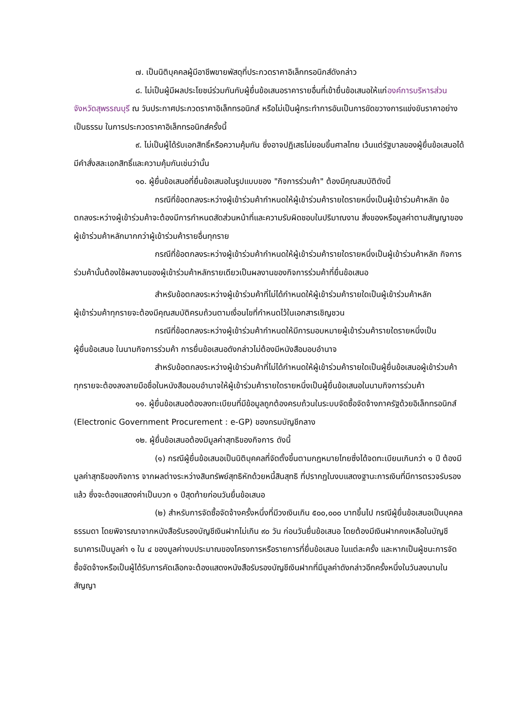๗. เป็นนิติบุคคลผู้มีอาชีพขายพัสดุที่ประกวดราคาอิเล็กทรอนิกส์ดังกล่าว
๘. ไม่เป็นผู้มีผลประโยชน์ร่วมกันกับผู้ยื่นข้อเสนอราคารายอื่นที่เข้ายื่นข้อเสนอให้แก่องค์การบริหารส่วนจังหวัดสุพรรณบุรี ณ วันประกาศประกวดราคาอิเล็กทรอนิกส์ หรือไม่เป็นผู้กระทำการอันเป็นการขัดขวางการแข่งขันราคาอย่างเป็นธรรม ในการประกวดราคาอิเล็กทรอนิกส์ครั้งนี้
๙. ไม่เป็นผู้ได้รับเอกสิทธิ์หรือความคุ้มกัน ซึ่งอาจปฏิเสธไม่ยอมขึ้นศาลไทย เว้นแต่รัฐบาลของผู้ยื่นข้อเสนอได้มีคำสั่งสละเอกสิทธิ์และความคุ้มกันเช่นว่านั้น
๑๐. ผู้ยื่นข้อเสนอที่ยื่นข้อเสนอในรูปแบบของ "กิจการร่วมค้า" ต้องมีคุณสมบัติดังนี้
กรณีที่ข้อตกลงระหว่างผู้เข้าร่วมค้ากำหนดให้ผู้เข้าร่วมค้ารายใดรายหนึ่งเป็นผู้เข้าร่วมค้าหลัก ข้อตกลงระหว่างผู้เข้าร่วมค้าจะต้องมีการกำหนดสัดส่วนหน้าที่และความรับผิดชอบในปริมาณงาน สิ่งของหรือมูลค่าตามสัญญาของผู้เข้าร่วมค้าหลักมากกว่าผู้เข้าร่วมค้ารายอื่นทุกราย
กรณีที่ข้อตกลงระหว่างผู้เข้าร่วมค้ากำหนดให้ผู้เข้าร่วมค้ารายใดรายหนึ่งเป็นผู้เข้าร่วมค้าหลัก กิจการร่วมค้านั้นต้องใช้ผลงานของผู้เข้าร่วมค้าหลักรายเดียวเป็นผลงานของกิจการร่วมค้าที่ยื่นข้อเสนอ
สำหรับข้อตกลงระหว่างผู้เข้าร่วมค้าที่ไม่ได้กำหนดให้ผู้เข้าร่วมค้ารายใดเป็นผู้เข้าร่วมค้าหลัก
ผู้เข้าร่วมค้าทุกรายจะต้องมีคุณสมบัติครบถ้วนตามเงื่อนไขที่กำหนดไว้ในเอกสารเชิญชวน
กรณีที่ข้อตกลงระหว่างผู้เข้าร่วมค้ากำหนดให้มีการมอบหมายผู้เข้าร่วมค้ารายใดรายหนึ่งเป็น
ผู้ยื่นข้อเสนอ ในนามกิจการร่วมค้า การยื่นข้อเสนอดังกล่าวไม่ต้องมีหนังสือมอบอำนาจ
สำหรับข้อตกลงระหว่างผู้เข้าร่วมค้าที่ไม่ได้กำหนดให้ผู้เข้าร่วมค้ารายใดเป็นผู้ยื่นข้อเสนอผู้เข้าร่วมค้าทุกรายจะต้องลงลายมือชื่อในหนังสือมอบอำนาจให้ผู้เข้าร่วมค้ารายใดรายหนึ่งเป็นผู้ยื่นข้อเสนอในนามกิจการร่วมค้า
๑๑. ผู้ยื่นข้อเสนอต้องลงทะเบียนที่มีข้อมูลถูกต้องครบถ้วนในระบบจัดซื้อจัดจ้างภาครัฐด้วยอิเล็กทรอนิกส์ (Electronic Government Procurement : e-GP) ของกรมบัญชีกลาง
๑๒. ผู้ยื่นข้อเสนอต้องมีมูลค่าสุทธิของกิจการ ดังนี้
(๑) กรณีผู้ยื่นข้อเสนอเป็นนิติบุคคลที่จัดตั้งขึ้นตามกฎหมายไทยซึ่งได้จดทะเบียนเกินกว่า ๑ ปี ต้องมีมูลค่าสุทธิของกิจการ จากผลต่างระหว่างสินทรัพย์สุทธิหักด้วยหนี้สินสุทธิ ที่ปรากฏในงบแสดงฐานะการเงินที่มีการตรวจรับรองแล้ว ซึ่งจะต้องแสดงค่าเป็นบวก ๑ ปีสุดท้ายก่อนวันยื่นข้อเสนอ
(๒) สำหรับการจัดซื้อจัดจ้างครั้งหนึ่งที่มีวงเงินเกิน ๕๐๐,๐๐๐ บาทขึ้นไป กรณีผู้ยื่นข้อเสนอเป็นบุคคลธรรมดา โดยพิจารณาจากหนังสือรับรองบัญชีเงินฝากไม่เกิน ๙๐ วัน ก่อนวันยื่นข้อเสนอ โดยต้องมีเงินฝากคงเหลือในบัญชีธนาคารเป็นมูลค่า ๑ ใน ๔ ของมูลค่างบประมาณของโครงการหรือรายการที่ยื่นข้อเสนอ ในแต่ละครั้ง และหากเป็นผู้ชนะการจัดซื้อจัดจ้างหรือเป็นผู้ได้รับการคัดเลือกจะต้องแสดงหนังสือรับรองบัญชีเงินฝากที่มีมูลค่าดังกล่าวอีกครั้งหนึ่งในวันลงนามในสัญญา